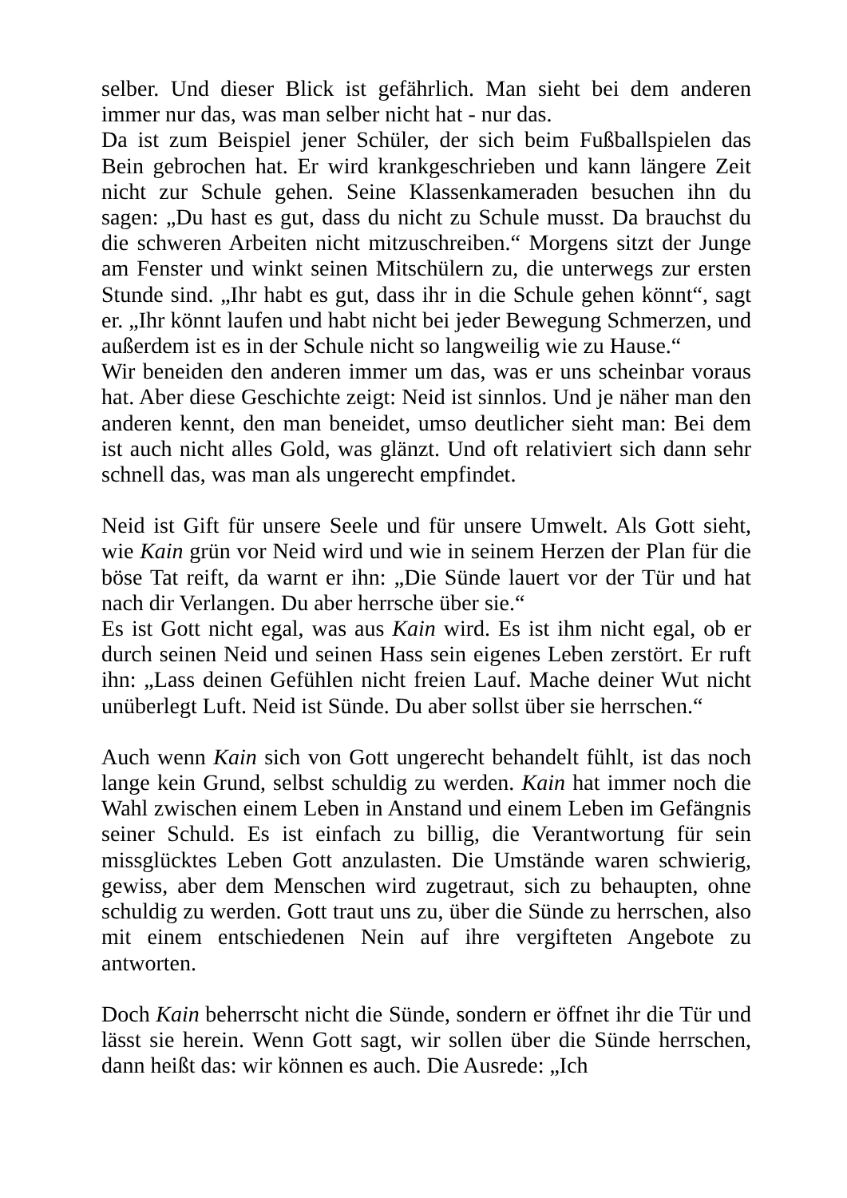selber. Und dieser Blick ist gefährlich. Man sieht bei dem anderen immer nur das, was man selber nicht hat - nur das.
Da ist zum Beispiel jener Schüler, der sich beim Fußballspielen das Bein gebrochen hat. Er wird krankgeschrieben und kann längere Zeit nicht zur Schule gehen. Seine Klassenkameraden besuchen ihn du sagen: „Du hast es gut, dass du nicht zu Schule musst. Da brauchst du die schweren Arbeiten nicht mitzuschreiben.“ Morgens sitzt der Junge am Fenster und winkt seinen Mitschülern zu, die unterwegs zur ersten Stunde sind. „Ihr habt es gut, dass ihr in die Schule gehen könnt“, sagt er. „Ihr könnt laufen und habt nicht bei jeder Bewegung Schmerzen, und außerdem ist es in der Schule nicht so langweilig wie zu Hause.“
Wir beneiden den anderen immer um das, was er uns scheinbar voraus hat. Aber diese Geschichte zeigt: Neid ist sinnlos. Und je näher man den anderen kennt, den man beneidet, umso deutlicher sieht man: Bei dem ist auch nicht alles Gold, was glänzt. Und oft relativiert sich dann sehr schnell das, was man als ungerecht empfindet.
Neid ist Gift für unsere Seele und für unsere Umwelt. Als Gott sieht, wie Kain grün vor Neid wird und wie in seinem Herzen der Plan für die böse Tat reift, da warnt er ihn: „Die Sünde lauert vor der Tür und hat nach dir Verlangen. Du aber herrsche über sie.“
Es ist Gott nicht egal, was aus Kain wird. Es ist ihm nicht egal, ob er durch seinen Neid und seinen Hass sein eigenes Leben zerstört. Er ruft ihn: „Lass deinen Gefühlen nicht freien Lauf. Mache deiner Wut nicht unüberlegt Luft. Neid ist Sünde. Du aber sollst über sie herrschen.“
Auch wenn Kain sich von Gott ungerecht behandelt fühlt, ist das noch lange kein Grund, selbst schuldig zu werden. Kain hat immer noch die Wahl zwischen einem Leben in Anstand und einem Leben im Gefängnis seiner Schuld. Es ist einfach zu billig, die Verantwortung für sein missglücktes Leben Gott anzulasten. Die Umstände waren schwierig, gewiss, aber dem Menschen wird zugetraut, sich zu behaupten, ohne schuldig zu werden. Gott traut uns zu, über die Sünde zu herrschen, also mit einem entschiedenen Nein auf ihre vergifteten Angebote zu antworten.
Doch Kain beherrscht nicht die Sünde, sondern er öffnet ihr die Tür und lässt sie herein. Wenn Gott sagt, wir sollen über die Sünde herrschen, dann heißt das: wir können es auch. Die Ausrede: „Ich